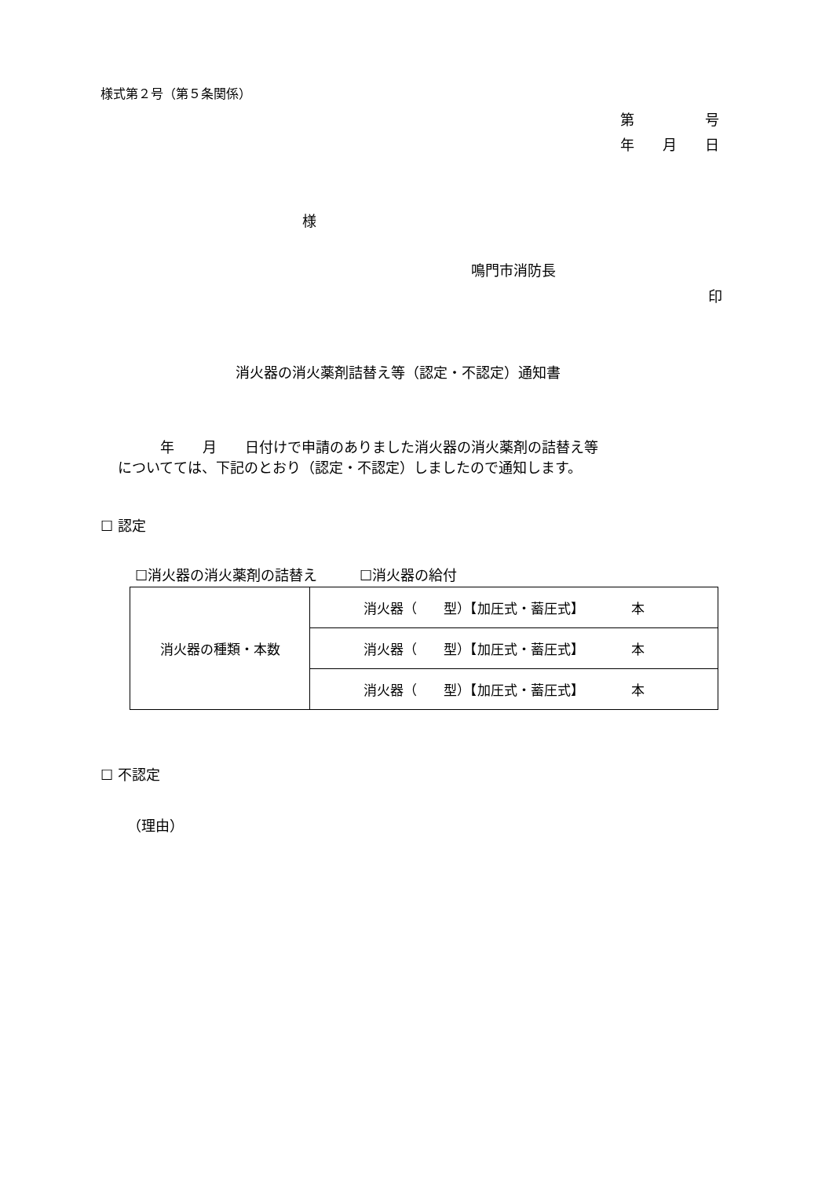様式第２号（第５条関係）
第　　　　　号
年　　月　　日
様
鳴門市消防長
印
消火器の消火薬剤詰替え等（認定・不認定）通知書
　　　年　　月　　日付けで申請のありました消火器の消火薬剤の詰替え等 についてては、下記のとおり（認定・不認定）しましたので通知します。
☐ 認定
☐消火器の消火薬剤の詰替え　　　☐消火器の給付
| 消火器の種類・本数 | 消火器（ 型）【加圧式・蓄圧式】 本 |
| | 消火器（ 型）【加圧式・蓄圧式】 本 |
| | 消火器（ 型）【加圧式・蓄圧式】 本 |
☐ 不認定
（理由）